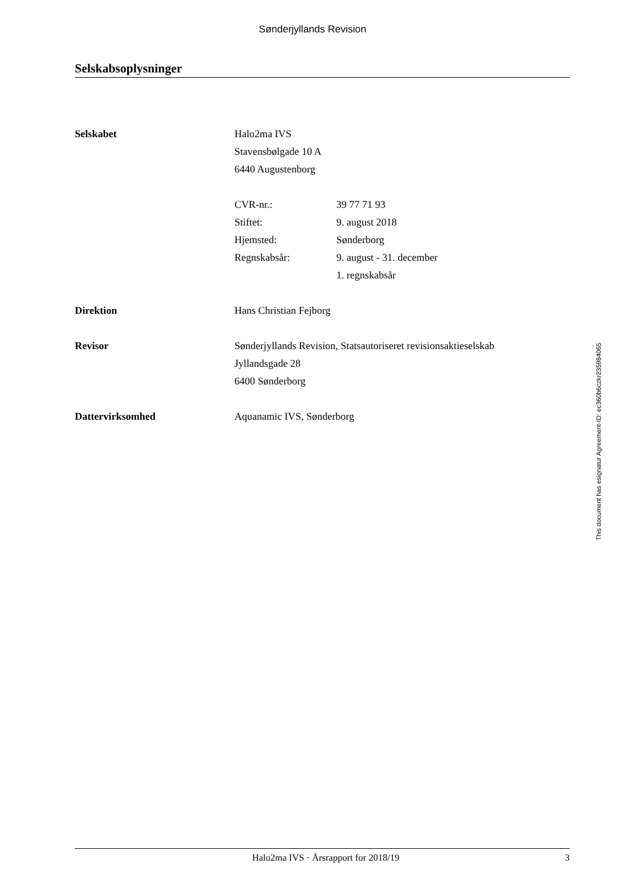Sønderjyllands Revision
Selskabsoplysninger
Selskabet
Halo2ma IVS
Stavensbølgade 10 A
6440 Augustenborg
CVR-nr.: 39 77 71 93
Stiftet: 9. august 2018
Hjemsted: Sønderborg
Regnskabsår: 9. august - 31. december
1. regnskabsår
Direktion
Hans Christian Fejborg
Revisor
Sønderjyllands Revision, Statsautoriseret revisionsaktieselskab
Jyllandsgade 28
6400 Sønderborg
Dattervirksomhed
Aquanamic IVS, Sønderborg
This document has esignatur Agreement-ID: ec360b6czkr235984065
Halo2ma IVS · Årsrapport for 2018/19 3